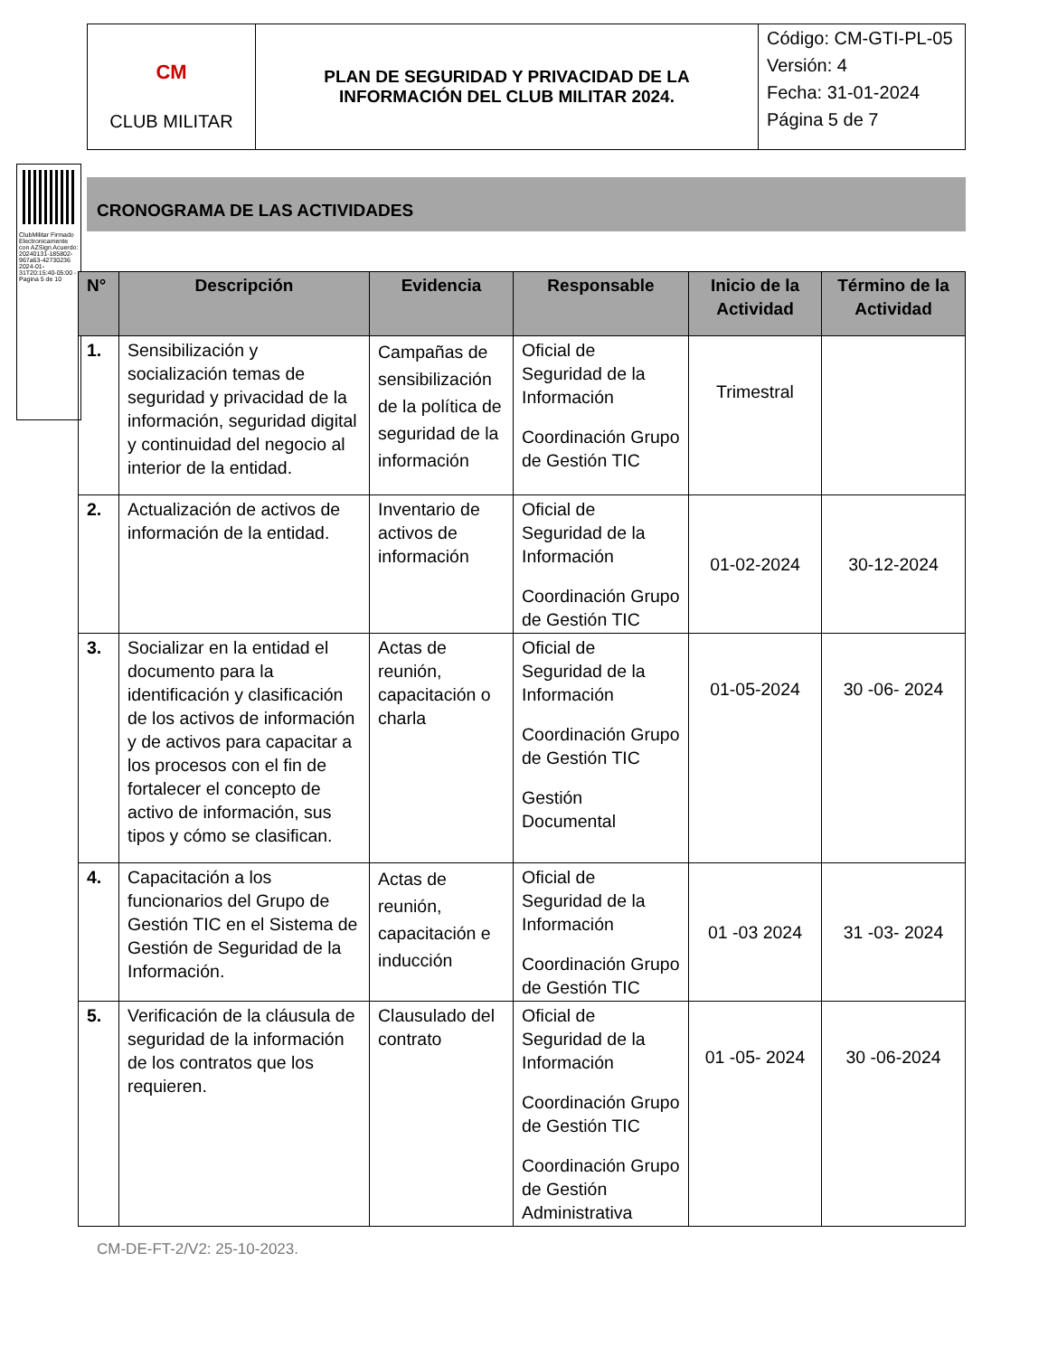| CM CLUB MILITAR | PLAN DE SEGURIDAD Y PRIVACIDAD DE LA INFORMACIÓN DEL CLUB MILITAR 2024. | Código: CM-GTI-PL-05 Versión: 4 Fecha: 31-01-2024 Página 5 de 7 |
ClubMilitar Firmado Electronicamente con AZSign Acuerdo: 20240131-185802-967a63-42730236 2024-01-31T20:15:40-05:00 - Pagina 5 de 10
CRONOGRAMA DE LAS ACTIVIDADES
| N° | Descripción | Evidencia | Responsable | Inicio de la Actividad | Término de la Actividad |
| --- | --- | --- | --- | --- | --- |
| 1. | Sensibilización y socialización temas de seguridad y privacidad de la información, seguridad digital y continuidad del negocio al interior de la entidad. | Campañas de sensibilización de la política de seguridad de la información | Oficial de Seguridad de la Información Coordinación Grupo de Gestión TIC | Trimestral | |
| 2. | Actualización de activos de información de la entidad. | Inventario de activos de información | Oficial de Seguridad de la Información Coordinación Grupo de Gestión TIC | 01-02-2024 | 30-12-2024 |
| 3. | Socializar en la entidad el documento para la identificación y clasificación de los activos de información y de activos para capacitar a los procesos con el fin de fortalecer el concepto de activo de información, sus tipos y cómo se clasifican. | Actas de reunión, capacitación o charla | Oficial de Seguridad de la Información Coordinación Grupo de Gestión TIC Gestión Documental | 01-05-2024 | 30 -06- 2024 |
| 4. | Capacitación a los funcionarios del Grupo de Gestión TIC en el Sistema de Gestión de Seguridad de la Información. | Actas de reunión, capacitación e inducción | Oficial de Seguridad de la Información Coordinación Grupo de Gestión TIC | 01 -03 2024 | 31 -03- 2024 |
| 5. | Verificación de la cláusula de seguridad de la información de los contratos que los requieren. | Clausulado del contrato | Oficial de Seguridad de la Información Coordinación Grupo de Gestión TIC Coordinación Grupo de Gestión Administrativa | 01 -05- 2024 | 30 -06-2024 |
CM-DE-FT-2/V2: 25-10-2023.